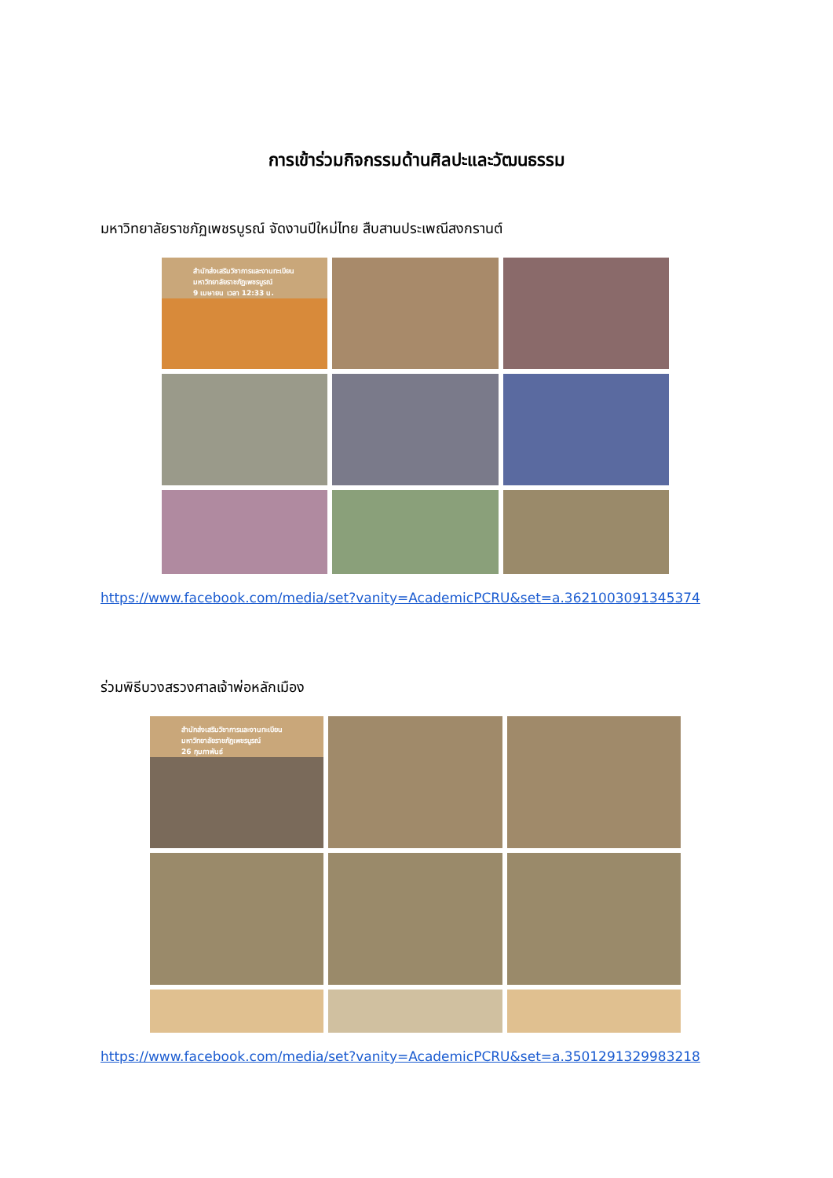การเข้าร่วมกิจกรรมด้านศิลปะและวัฒนธรรม
มหาวิทยาลัยราชภัฏเพชรบูรณ์ จัดงานปีใหม่ไทย สืบสานประเพณีสงกรานต์
สำนักส่งเสริมวิชาการและงานทะเบียน มหาวิทยาลัยราชภัฏเพชรบูรณ์
9 เมษายน เวลา 12:33 น.
https://www.facebook.com/media/set?vanity=AcademicPCRU&set=a.3621003091345374
ร่วมพิธีบวงสรวงศาลเจ้าพ่อหลักเมือง
สำนักส่งเสริมวิชาการและงานทะเบียน มหาวิทยาลัยราชภัฏเพชรบูรณ์
26 กุมภาพันธ์
https://www.facebook.com/media/set?vanity=AcademicPCRU&set=a.3501291329983218